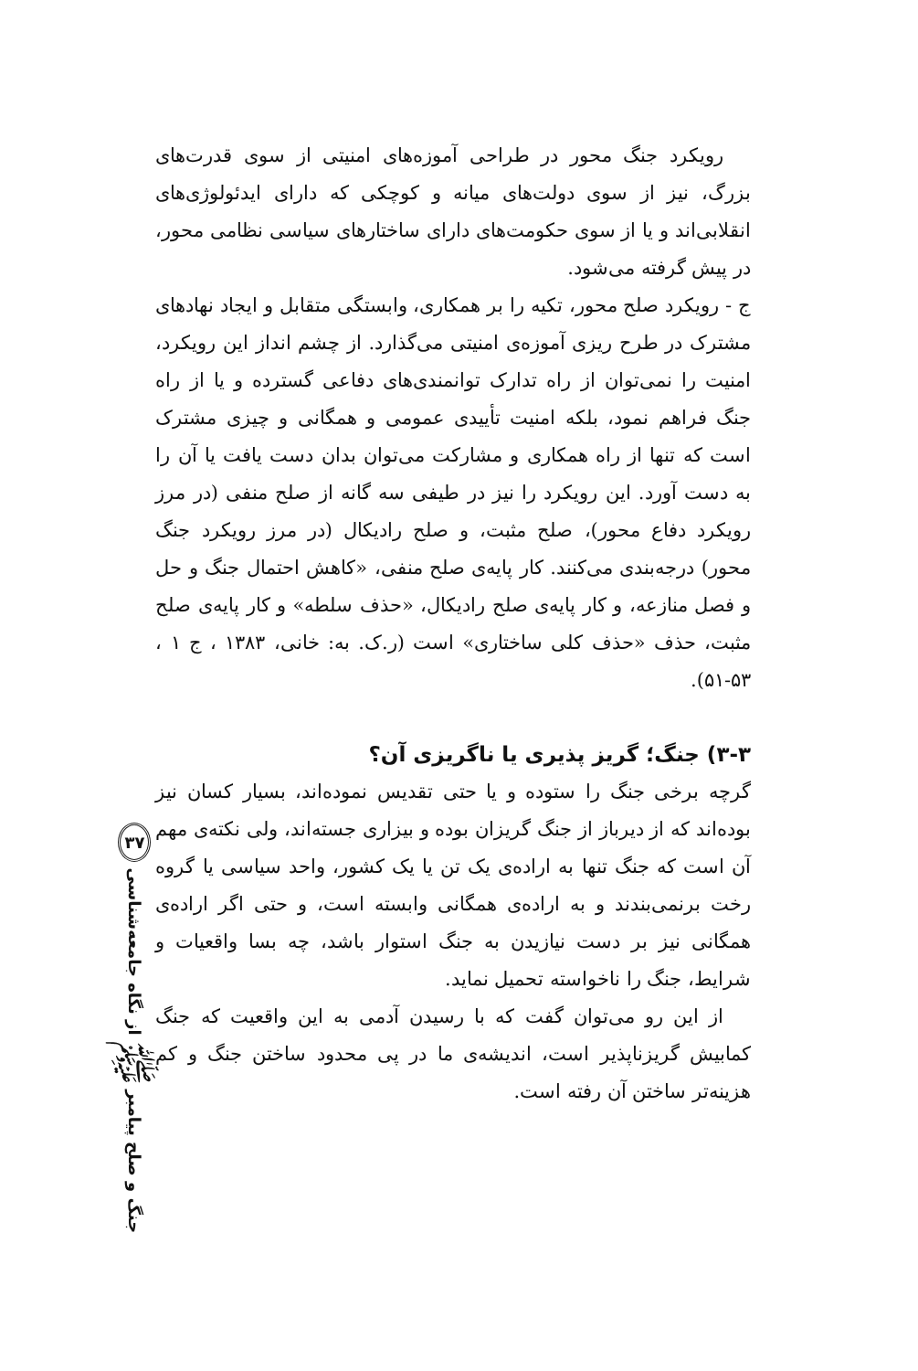رویکرد جنگ محور در طراحی آموزه‌های امنیتی از سوی قدرت‌های بزرگ، نیز از سوی دولت‌های میانه و کوچکی که دارای ایدئولوژی‌های انقلابی‌اند و یا از سوی حکومت‌های دارای ساختارهای سیاسی نظامی محور، در پیش گرفته می‌شود.
ج - رویکرد صلح محور، تکیه را بر همکاری، وابستگی متقابل و ایجاد نهادهای مشترک در طرح ریزی آموزه‌ی امنیتی می‌گذارد. از چشم انداز این رویکرد، امنیت را نمی‌توان از راه تدارک توانمندی‌های دفاعی گسترده و یا از راه جنگ فراهم نمود، بلکه امنیت تأییدی عمومی و همگانی و چیزی مشترک است که تنها از راه همکاری و مشارکت می‌توان بدان دست یافت یا آن را به دست آورد. این رویکرد را نیز در طیفی سه گانه از صلح منفی (در مرز رویکرد دفاع محور)، صلح مثبت، و صلح رادیکال (در مرز رویکرد جنگ محور) درجه‌بندی می‌کنند. کار پایه‌ی صلح منفی، «کاهش احتمال جنگ و حل و فصل منازعه، و کار پایه‌ی صلح رادیکال، «حذف سلطه» و کار پایه‌ی صلح مثبت، حذف «حذف کلی ساختاری» است (ر.ک. به: خانی، ۱۳۸۳ ، ج ۱ ، ۵۳-۵۱).
۳-۳) جنگ؛ گریز پذیری یا ناگریزی آن؟
گرچه برخی جنگ را ستوده و یا حتی تقدیس نموده‌اند، بسیار کسان نیز بوده‌اند که از دیرباز از جنگ گریزان بوده و بیزاری جسته‌اند، ولی نکته‌ی مهم آن است که جنگ تنها به اراده‌ی یک تن یا یک کشور، واحد سیاسی یا گروه رخت برنمی‌بندند و به اراده‌ی همگانی وابسته است، و حتی اگر اراده‌ی همگانی نیز بر دست نیازیدن به جنگ استوار باشد، چه بسا واقعیات و شرایط، جنگ را ناخواسته تحمیل نماید.
از این رو می‌توان گفت که با رسیدن آدمی به این واقعیت که جنگ کمابیش گریزناپذیر است، اندیشه‌ی ما در پی محدود ساختن جنگ و کم هزینه‌تر ساختن آن رفته است.
جنگ و صلح پیامبر ﷺ از نگاه جامعه‌شناسی ۳۷